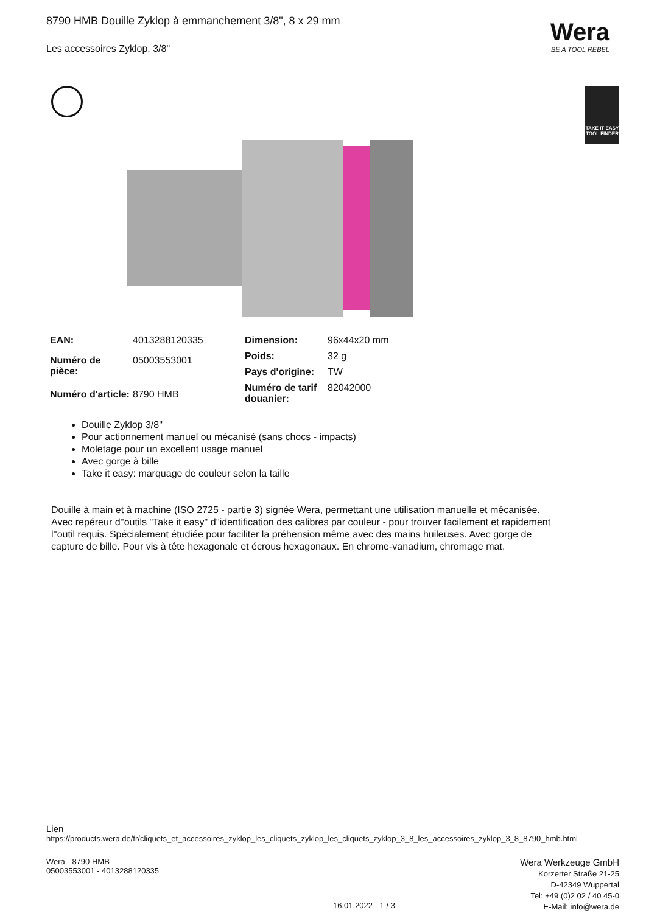8790 HMB Douille Zyklop à emmanchement 3/8", 8 x 29 mm
Les accessoires Zyklop, 3/8"
Wera
BE A TOOL REBEL
TAKE IT EASY
TOOL FINDER
| EAN: | 4013288120335 |
| Numéro de pièce: | 05003553001 |
| Numéro d'article: | 8790 HMB |
| Dimension: | 96x44x20 mm |
| Poids: | 32 g |
| Pays d'origine: | TW |
| Numéro de tarif douanier: | 82042000 |
Douille Zyklop 3/8"
Pour actionnement manuel ou mécanisé (sans chocs - impacts)
Moletage pour un excellent usage manuel
Avec gorge à bille
Take it easy: marquage de couleur selon la taille
Douille à main et à machine (ISO 2725 - partie 3) signée Wera, permettant une utilisation manuelle et mécanisée. Avec repéreur d''outils "Take it easy" d''identification des calibres par couleur - pour trouver facilement et rapidement l''outil requis. Spécialement étudiée pour faciliter la préhension même avec des mains huileuses. Avec gorge de capture de bille. Pour vis à tête hexagonale et écrous hexagonaux. En chrome-vanadium, chromage mat.
Lien
https://products.wera.de/fr/cliquets_et_accessoires_zyklop_les_cliquets_zyklop_les_cliquets_zyklop_3_8_les_accessoires_zyklop_3_8_8790_hmb.html
Wera - 8790 HMB
05003553001 - 4013288120335
Wera Werkzeuge GmbH
Korzerter Straße 21-25
D-42349 Wuppertal
Tel: +49 (0)2 02 / 40 45-0
E-Mail: info@wera.de
16.01.2022 - 1 / 3